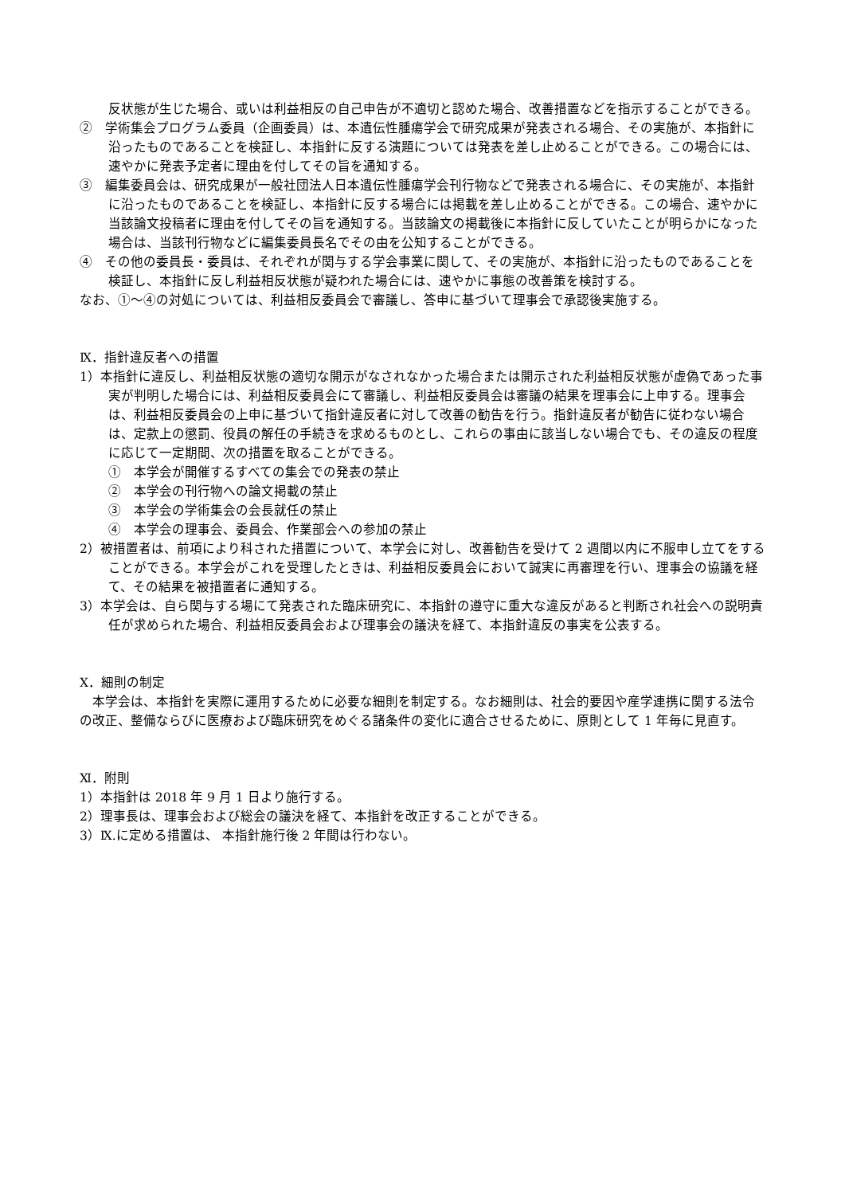反状態が生じた場合、或いは利益相反の自己申告が不適切と認めた場合、改善措置などを指示することができる。
②　学術集会プログラム委員（企画委員）は、本遺伝性腫瘍学会で研究成果が発表される場合、その実施が、本指針に沿ったものであることを検証し、本指針に反する演題については発表を差し止めることができる。この場合には、速やかに発表予定者に理由を付してその旨を通知する。
③　編集委員会は、研究成果が一般社団法人日本遺伝性腫瘍学会刊行物などで発表される場合に、その実施が、本指針に沿ったものであることを検証し、本指針に反する場合には掲載を差し止めることができる。この場合、速やかに当該論文投稿者に理由を付してその旨を通知する。当該論文の掲載後に本指針に反していたことが明らかになった場合は、当該刊行物などに編集委員長名でその由を公知することができる。
④　その他の委員長・委員は、それぞれが関与する学会事業に関して、その実施が、本指針に沿ったものであることを検証し、本指針に反し利益相反状態が疑われた場合には、速やかに事態の改善策を検討する。
なお、①～④の対処については、利益相反委員会で審議し、答申に基づいて理事会で承認後実施する。
Ⅸ．指針違反者への措置
1）本指針に違反し、利益相反状態の適切な開示がなされなかった場合または開示された利益相反状態が虚偽であった事実が判明した場合には、利益相反委員会にて審議し、利益相反委員会は審議の結果を理事会に上申する。理事会は、利益相反委員会の上申に基づいて指針違反者に対して改善の勧告を行う。指針違反者が勧告に従わない場合は、定款上の懲罰、役員の解任の手続きを求めるものとし、これらの事由に該当しない場合でも、その違反の程度に応じて一定期間、次の措置を取ることができる。
①　本学会が開催するすべての集会での発表の禁止
②　本学会の刊行物への論文掲載の禁止
③　本学会の学術集会の会長就任の禁止
④　本学会の理事会、委員会、作業部会への参加の禁止
2）被措置者は、前項により科された措置について、本学会に対し、改善勧告を受けて 2 週間以内に不服申し立てをすることができる。本学会がこれを受理したときは、利益相反委員会において誠実に再審理を行い、理事会の協議を経て、その結果を被措置者に通知する。
3）本学会は、自ら関与する場にて発表された臨床研究に、本指針の遵守に重大な違反があると判断され社会への説明責任が求められた場合、利益相反委員会および理事会の議決を経て、本指針違反の事実を公表する。
Ⅹ．細則の制定
　本学会は、本指針を実際に運用するために必要な細則を制定する。なお細則は、社会的要因や産学連携に関する法令の改正、整備ならびに医療および臨床研究をめぐる諸条件の変化に適合させるために、原則として 1 年毎に見直す。
Ⅺ．附則
1）本指針は 2018 年 9 月 1 日より施行する。
2）理事長は、理事会および総会の議決を経て、本指針を改正することができる。
3）Ⅸ.に定める措置は、 本指針施行後 2 年間は行わない。